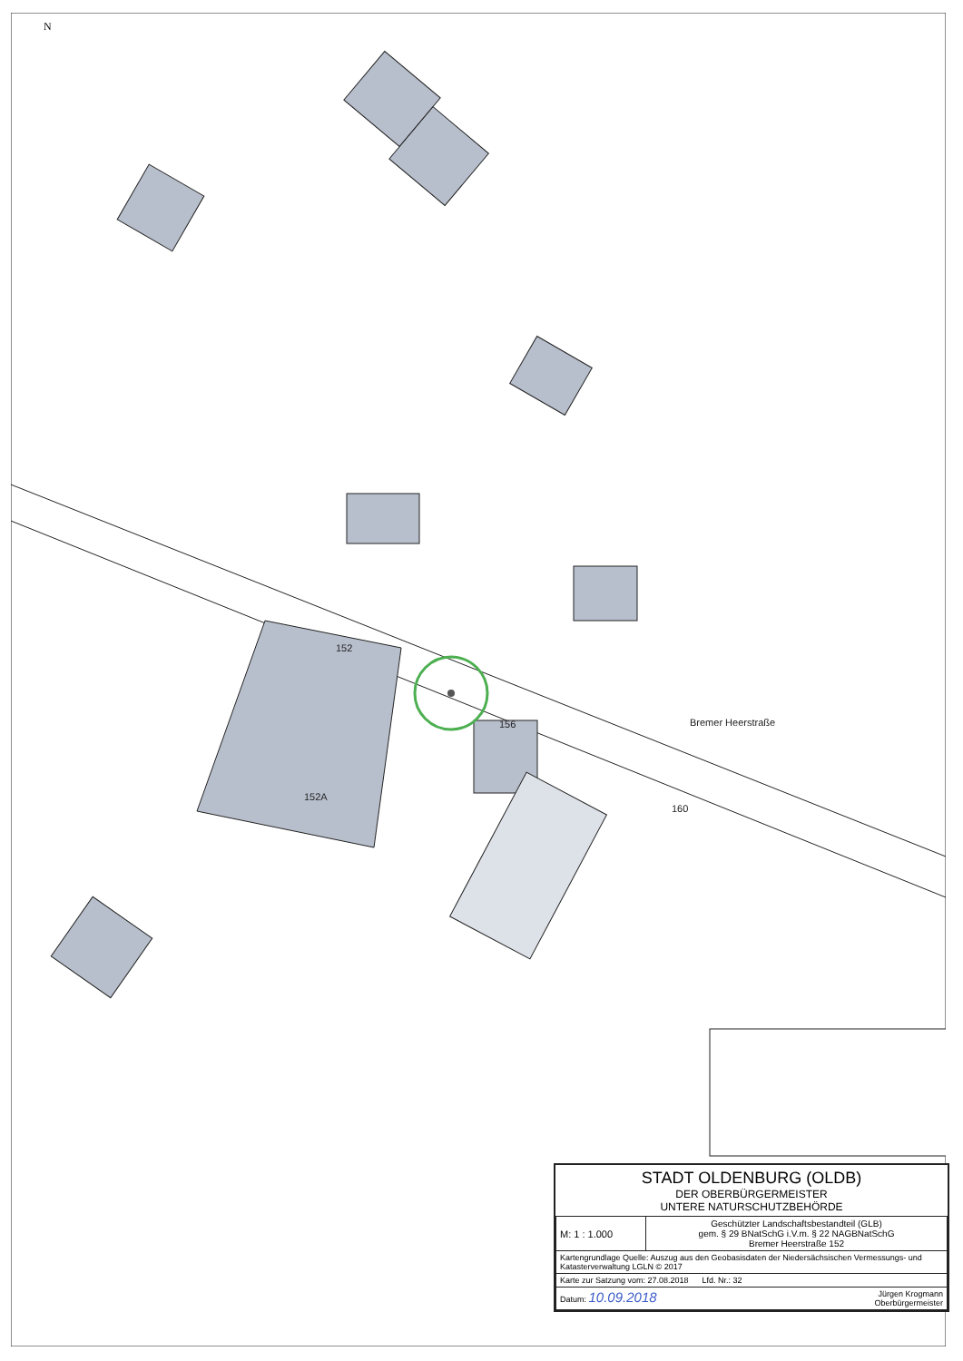N
Bremer Heerstraße
152
152A
156
160
STADT OLDENBURG (OLDB)
DER OBERBÜRGERMEISTER
UNTERE NATURSCHUTZBEHÖRDE
| M: 1 : 1.000 | Geschützter Landschaftsbestandteil (GLB) gem. § 29 BNatSchG i.V.m. § 22 NAGBNatSchG Bremer Heerstraße 152 |
| Kartengrundlage Quelle: Auszug aus den Geobasisdaten der Niedersächsischen Vermessungs- und Katasterverwaltung LGLN © 2017 | |
| Karte zur Satzung vom: 27.08.2018 Lfd. Nr.: 32 | |
| Datum: 10.09.2018 Jürgen Krogmann Oberbürgermeister | |